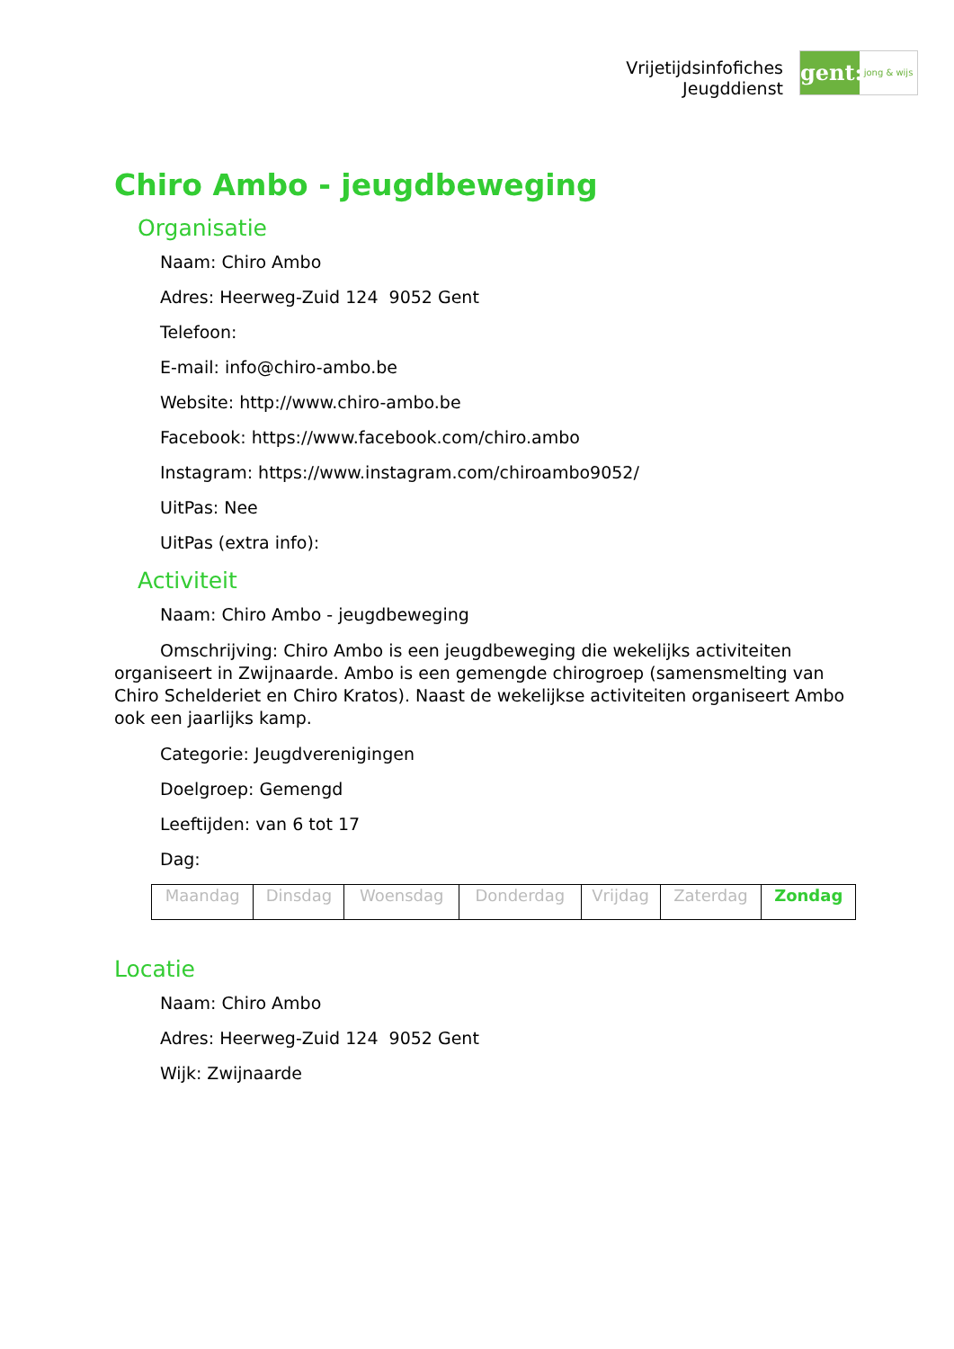Vrijetijdsinfofiches
Jeugddienst
gent:
jong & wijs
Chiro Ambo - jeugdbeweging
Organisatie
Naam: Chiro Ambo
Adres: Heerweg-Zuid 124 9052 Gent
Telefoon:
E-mail: info@chiro-ambo.be
Website: http://www.chiro-ambo.be
Facebook: https://www.facebook.com/chiro.ambo
Instagram: https://www.instagram.com/chiroambo9052/
UitPas: Nee
UitPas (extra info):
Activiteit
Naam: Chiro Ambo - jeugdbeweging
Omschrijving: Chiro Ambo is een jeugdbeweging die wekelijks activiteiten organiseert in Zwijnaarde. Ambo is een gemengde chirogroep (samensmelting van Chiro Schelderiet en Chiro Kratos). Naast de wekelijkse activiteiten organiseert Ambo ook een jaarlijks kamp.
Categorie: Jeugdverenigingen
Doelgroep: Gemengd
Leeftijden: van 6 tot 17
Dag:
| Maandag | Dinsdag | Woensdag | Donderdag | Vrijdag | Zaterdag | Zondag |
Locatie
Naam: Chiro Ambo
Adres: Heerweg-Zuid 124 9052 Gent
Wijk: Zwijnaarde